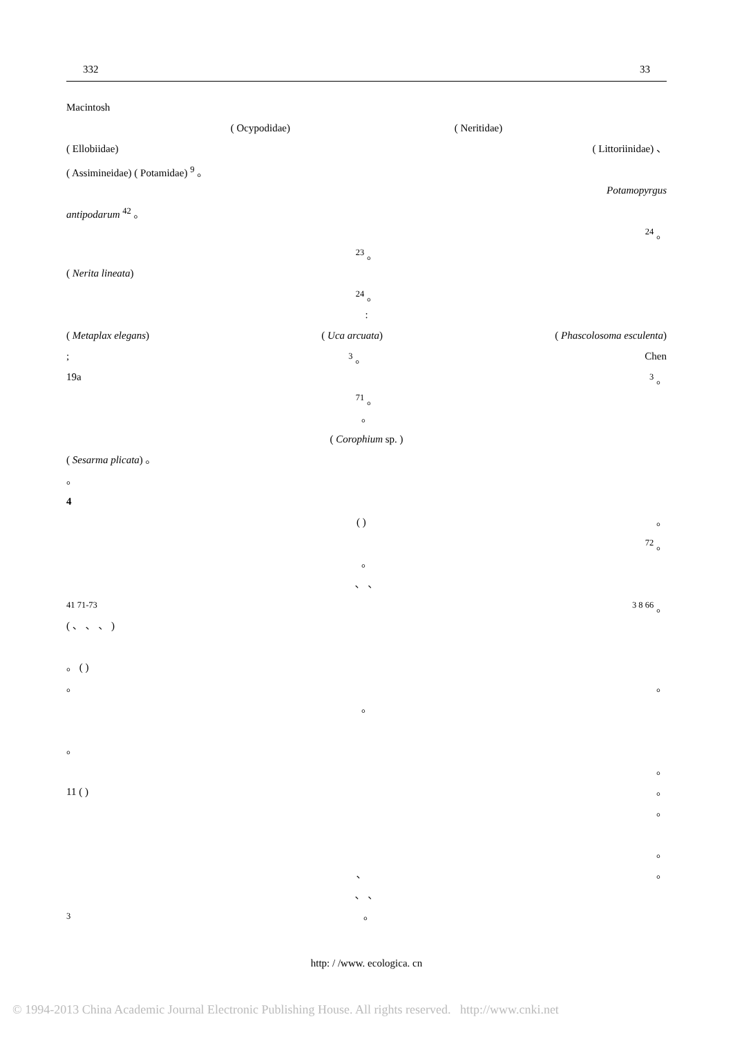332 33
Macintosh
( Ocypodidae) ( Neritidae)
( Ellobiidae) ( Littoriinidae) 、
( Assimineidae) ( Potamidae) <sup>9</sup> 。
Potamopyrgus
antipodarum <sup>42</sup> 。
<sup>24</sup> 。
<sup>23</sup> 。
( Nerita lineata)
<sup>24</sup> 。
:
( Metaplax elegans) ( Uca arcuata) ( Phascolosoma esculenta)
; <sup>3</sup> 。 Chen
19a <sup>3</sup> 。
<sup>71</sup> 。
。
( Corophium sp. )
( Sesarma plicata) 。
。
4
( ) 。
<sup>72</sup> 。
。
、 、
<sup>41 71-73</sup><sup>3 8 66</sup> 。
( 、 、 、 )
。 ( )
。 。
。
。
。
11 ( ) 。
。
。
、 。
、 、
<sup>3</sup> 。
http: / /www. ecologica. cn
© 1994-2013 China Academic Journal Electronic Publishing House. All rights reserved. http://www.cnki.net